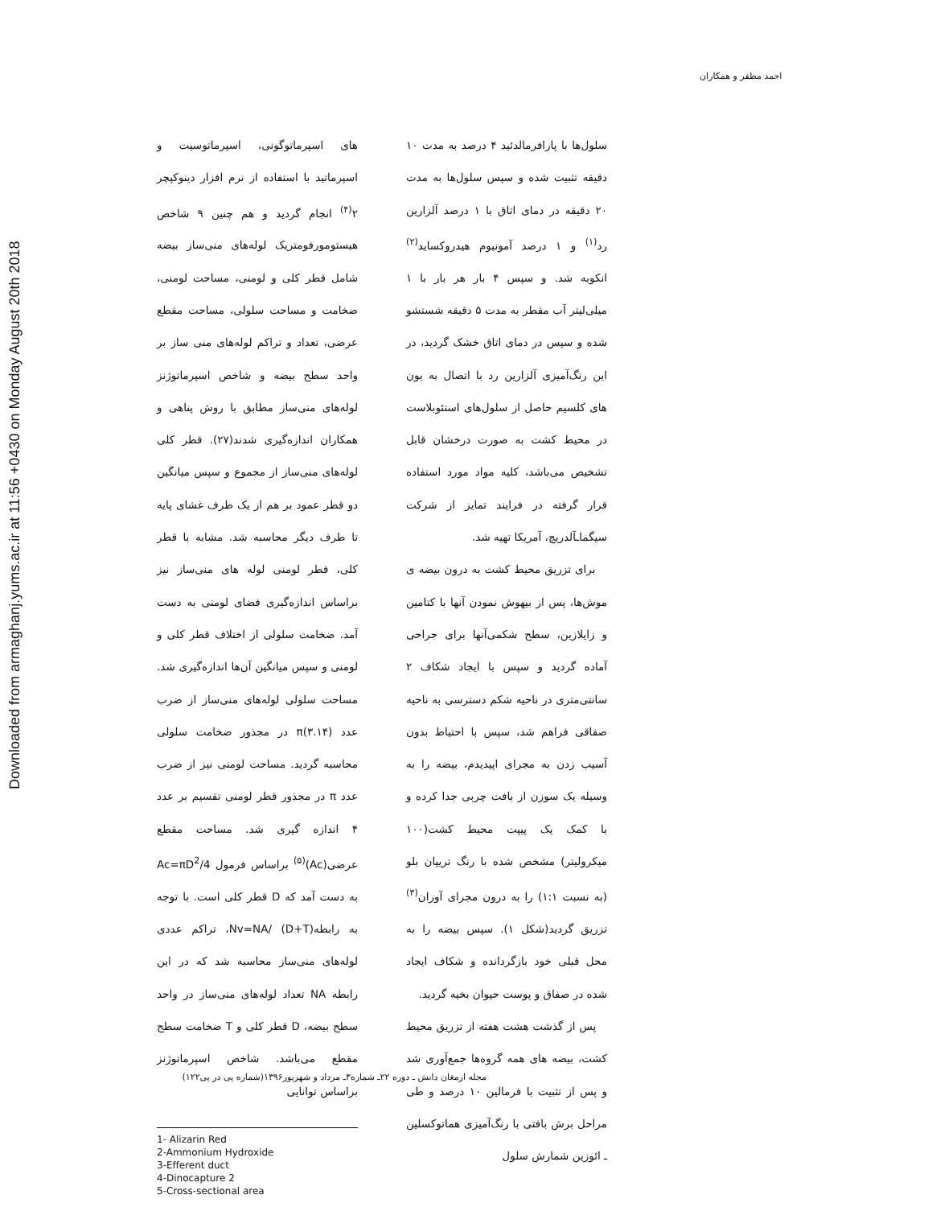Downloaded from armaghanj.yums.ac.ir at 11:56 +0430 on Monday August 20th 2018
احمد مظفر و همکاران
سلول‌ها با پارافرمالدئید ۴ درصد به مدت ۱۰ دقیقه تثبیت شده و سپس سلول‌ها به مدت ۲۰ دقیقه در دمای اتاق با ۱ درصد آلزارین رد<sup>(۱)</sup> و ۱ درصد آمونیوم هیدروکساید<sup>(۲)</sup> انکوبه شد. و سپس ۴ بار هر بار با ۱ میلی‌لیتر آب مقطر به مدت ۵ دقیقه شستشو شده و سپس در دمای اتاق خشک گردید، در این رنگ‌آمیزی آلزارین رد با اتصال به یون های کلسیم حاصل از سلول‌های استئوبلاست در محیط کشت به صورت درخشان قابل تشخیص می‌باشد، کلیه مواد مورد استفاده قرار گرفته در فرایند تمایز از شرکت سیگما‌ـآلدریچ، آمریکا تهیه شد.
برای تزریق محیط کشت به درون بیضه ی موش‌ها، پس از بیهوش نمودن آنها با کتامین و زایلازین، سطح شکمی‌آنها برای جراحی آماده گردید و سپس با ایجاد شکاف ۲ سانتی‌متری در ناحیه شکم دسترسی به ناحیه صفاقی فراهم شد، سپس با احتیاط بدون آسیب زدن به مجرای اپیدیدم، بیضه را به وسیله یک سوزن از بافت چربی جدا کرده و با کمک یک پیپت محیط کشت(۱۰۰ میکرولیتر) مشخص شده با رنگ تریپان بلو (به نسبت ۱:۱) را به درون مجرای آوران<sup>(۳)</sup> تزریق گردید(شکل ۱). سپس بیضه را به محل قبلی خود بازگردانده و شکاف ایجاد شده در صفاق و پوست حیوان بخیه گردید.
پس از گذشت هشت هفته از تزریق محیط کشت، بیضه های همه گروه‌ها جمع‌آوری شد و پس از تثبیت با فرمالین ۱۰ درصد و طی مراحل برش بافتی با رنگ‌آمیزی هماتوکسلین ـ ائوزین شمارش سلول
های اسپرماتوگونی، اسپرماتوسیت و اسپرماتید با استفاده از نرم افزار دینوکپچر ۲<sup>(۴)</sup> انجام گردید و هم چنین ۹ شاخص هیستومورفومتریک لوله‌های منی‌ساز بیضه شامل قطر کلی و لومنی، مساحت لومنی، ضخامت و مساحت سلولی، مساحت مقطع عرضی، تعداد و تراکم لوله‌های منی ساز بر واحد سطح بیضه و شاخص اسپرماتوژنز لوله‌های منی‌ساز مطابق با روش پناهی و همکاران اندازه‌گیری شدند(۲۷). قطر کلی لوله‌های منی‌ساز از مجموع و سپس میانگین دو قطر عمود بر هم از یک طرف غشای پایه تا طرف دیگر محاسبه شد. مشابه با قطر کلی، قطر لومنی لوله های منی‌ساز نیز براساس اندازه‌گیری فضای لومنی به دست آمد. ضخامت سلولی از اختلاف قطر کلی و لومنی و سپس میانگین آن‌ها اندازه‌گیری شد. مساحت سلولی لوله‌های منی‌ساز از ضرب عدد π(۳.۱۴) در مجذور ضخامت سلولی محاسبه گردید. مساحت لومنی نیز از ضرب عدد π در مجذور قطر لومنی تقسیم بر عدد ۴ اندازه گیری شد. مساحت مقطع عرضی(Ac)<sup>(۵)</sup> براساس فرمول Ac=πD<sup>2</sup>/4 به دست آمد که D قطر کلی است. با توجه به رابطه(Nv=NA/ (D+T، تراکم عددی لوله‌های منی‌ساز محاسبه شد که در این رابطه NA تعداد لوله‌های منی‌ساز در واحد سطح بیضه، D قطر کلی و T ضخامت سطح مقطع می‌باشد. شاخص اسپرماتوژنز براساس توانایی
1- Alizarin Red
2-Ammonium Hydroxide
3-Efferent duct
4-Dinocapture 2
5-Cross-sectional area
مجله ارمغان دانش ـ دوره ۲۲ـ شماره۳ـ مرداد و شهریور۱۳۹۶(شماره پی در پی۱۲۲)